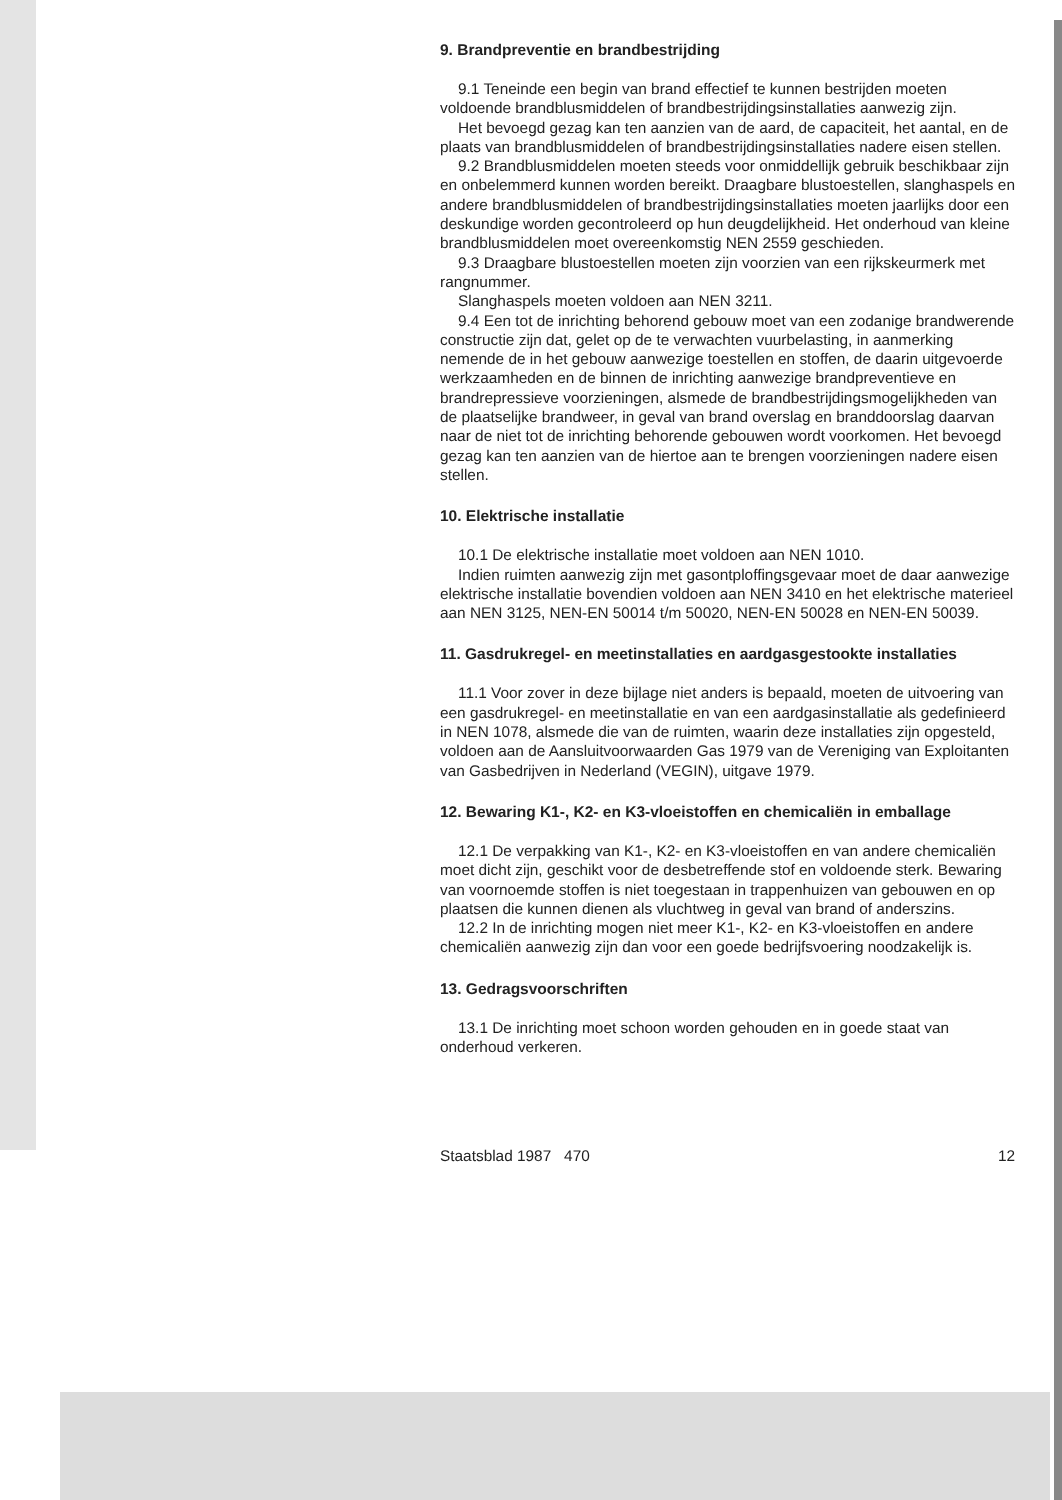9. Brandpreventie en brandbestrijding
9.1 Teneinde een begin van brand effectief te kunnen bestrijden moeten voldoende brandblusmiddelen of brandbestrijdingsinstallaties aanwezig zijn.
Het bevoegd gezag kan ten aanzien van de aard, de capaciteit, het aantal, en de plaats van brandblusmiddelen of brandbestrijdingsinstallaties nadere eisen stellen.
9.2 Brandblusmiddelen moeten steeds voor onmiddellijk gebruik beschikbaar zijn en onbelemmerd kunnen worden bereikt. Draagbare blustoestellen, slanghaspels en andere brandblusmiddelen of brandbestrijdingsinstallaties moeten jaarlijks door een deskundige worden gecontroleerd op hun deugdelijkheid. Het onderhoud van kleine brandblusmiddelen moet overeenkomstig NEN 2559 geschieden.
9.3 Draagbare blustoestellen moeten zijn voorzien van een rijkskeurmerk met rangnummer.
Slanghaspels moeten voldoen aan NEN 3211.
9.4 Een tot de inrichting behorend gebouw moet van een zodanige brandwerende constructie zijn dat, gelet op de te verwachten vuurbelasting, in aanmerking nemende de in het gebouw aanwezige toestellen en stoffen, de daarin uitgevoerde werkzaamheden en de binnen de inrichting aanwezige brandpreventieve en brandrepressieve voorzieningen, alsmede de brandbestrijdingsmogelijkheden van de plaatselijke brandweer, in geval van brand overslag en branddoorslag daarvan naar de niet tot de inrichting behorende gebouwen wordt voorkomen. Het bevoegd gezag kan ten aanzien van de hiertoe aan te brengen voorzieningen nadere eisen stellen.
10. Elektrische installatie
10.1 De elektrische installatie moet voldoen aan NEN 1010.
Indien ruimten aanwezig zijn met gasontploffingsgevaar moet de daar aanwezige elektrische installatie bovendien voldoen aan NEN 3410 en het elektrische materieel aan NEN 3125, NEN-EN 50014 t/m 50020, NEN-EN 50028 en NEN-EN 50039.
11. Gasdrukregel- en meetinstallaties en aardgasgestookte installaties
11.1 Voor zover in deze bijlage niet anders is bepaald, moeten de uitvoering van een gasdrukregel- en meetinstallatie en van een aardgasinstallatie als gedefinieerd in NEN 1078, alsmede die van de ruimten, waarin deze installaties zijn opgesteld, voldoen aan de Aansluitvoorwaarden Gas 1979 van de Vereniging van Exploitanten van Gasbedrijven in Nederland (VEGIN), uitgave 1979.
12. Bewaring K1-, K2- en K3-vloeistoffen en chemicaliën in emballage
12.1 De verpakking van K1-, K2- en K3-vloeistoffen en van andere chemicaliën moet dicht zijn, geschikt voor de desbetreffende stof en voldoende sterk. Bewaring van voornoemde stoffen is niet toegestaan in trappenhuizen van gebouwen en op plaatsen die kunnen dienen als vluchtweg in geval van brand of anderszins.
12.2 In de inrichting mogen niet meer K1-, K2- en K3-vloeistoffen en andere chemicaliën aanwezig zijn dan voor een goede bedrijfsvoering noodzakelijk is.
13. Gedragsvoorschriften
13.1 De inrichting moet schoon worden gehouden en in goede staat van onderhoud verkeren.
Staatsblad 1987 470 12